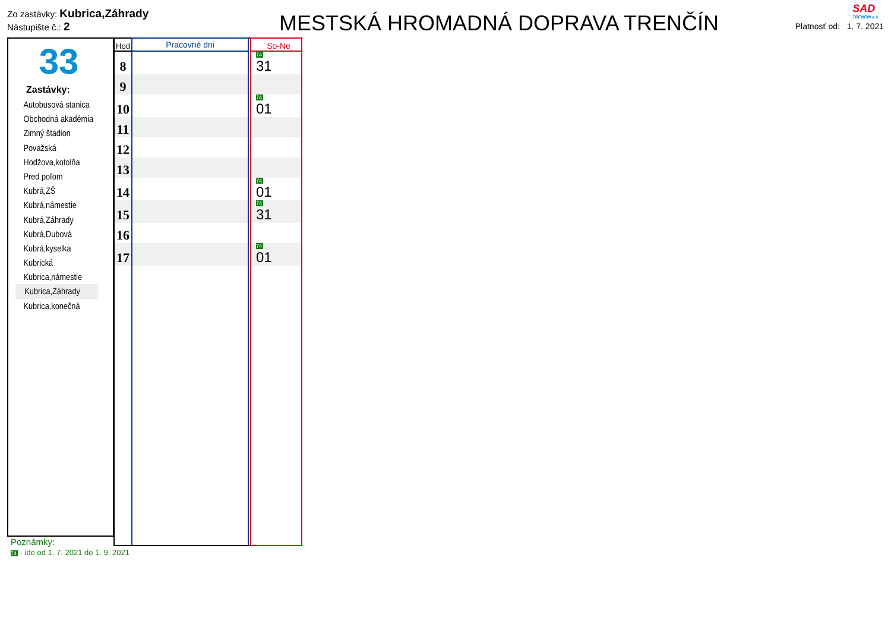Zo zastávky: Kubrica,Záhrady
Nástupište č.: 2
MESTSKÁ HROMADNÁ DOPRAVA TRENČÍN
Platnosť od: 1. 7. 2021
SAD
TRENČÍN a.s.
33
Zastávky:
Autobusová stanica
Obchodná akadémia
Zimný štadion
Považská
Hodžova,kotolňa
Pred poľom
Kubrá,ZŠ
Kubrá,námestie
Kubrá,Záhrady
Kubrá,Dubová
Kubrá,kyselka
Kubrická
Kubrica,námestie
Kubrica,Záhrady
Kubrica,konečná
| Hod | Pracovné dni | | So-Ne |
| --- | --- | --- | --- |
| 8 | | | 74 31 |
| 9 | | | |
| 10 | | | 74 01 |
| 11 | | | |
| 12 | | | |
| 13 | | | |
| 14 | | | 74 01 |
| 15 | | | 74 31 |
| 16 | | | |
| 17 | | | 74 01 |
Poznámky:
74 - ide od 1. 7. 2021 do 1. 9. 2021